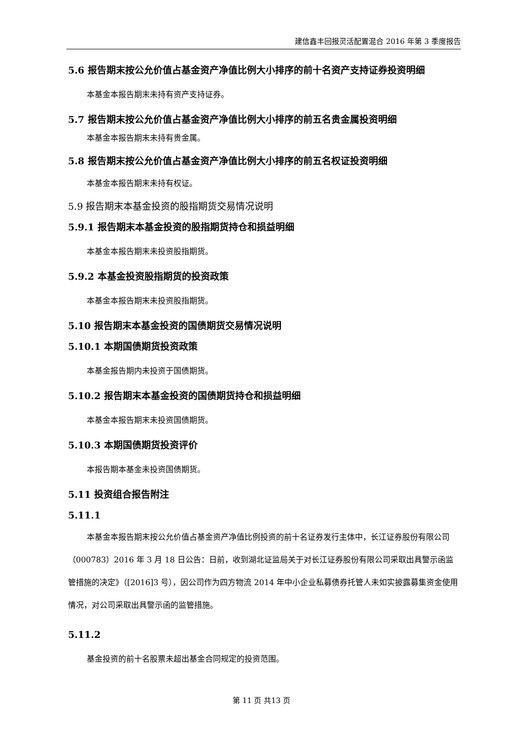建信鑫丰回报灵活配置混合 2016 年第 3 季度报告
5.6 报告期末按公允价值占基金资产净值比例大小排序的前十名资产支持证券投资明细
本基金本报告期末未持有资产支持证券。
5.7 报告期末按公允价值占基金资产净值比例大小排序的前五名贵金属投资明细
本基金本报告期末未持有贵金属。
5.8 报告期末按公允价值占基金资产净值比例大小排序的前五名权证投资明细
本基金本报告期末未持有权证。
5.9 报告期末本基金投资的股指期货交易情况说明
5.9.1 报告期末本基金投资的股指期货持仓和损益明细
本基金本报告期末未投资股指期货。
5.9.2 本基金投资股指期货的投资政策
本基金本报告期末未投资股指期货。
5.10 报告期末本基金投资的国债期货交易情况说明
5.10.1 本期国债期货投资政策
本基金报告期内未投资于国债期货。
5.10.2 报告期末本基金投资的国债期货持仓和损益明细
本基金本报告期末未投资国债期货。
5.10.3 本期国债期货投资评价
本报告期本基金未投资国债期货。
5.11 投资组合报告附注
5.11.1
本基金本报告期末按公允价值占基金资产净值比例投资的前十名证券发行主体中，长江证券股份有限公司（000783）2016 年 3 月 18 日公告：日前，收到湖北证监局关于对长江证券股份有限公司采取出具警示函监管措施的决定》（[2016]3 号），因公司作为四方物流 2014 年中小企业私募债券托管人未如实披露募集资金使用情况，对公司采取出具警示函的监管措施。
5.11.2
基金投资的前十名股票未超出基金合同规定的投资范围。
第 11 页 共13 页